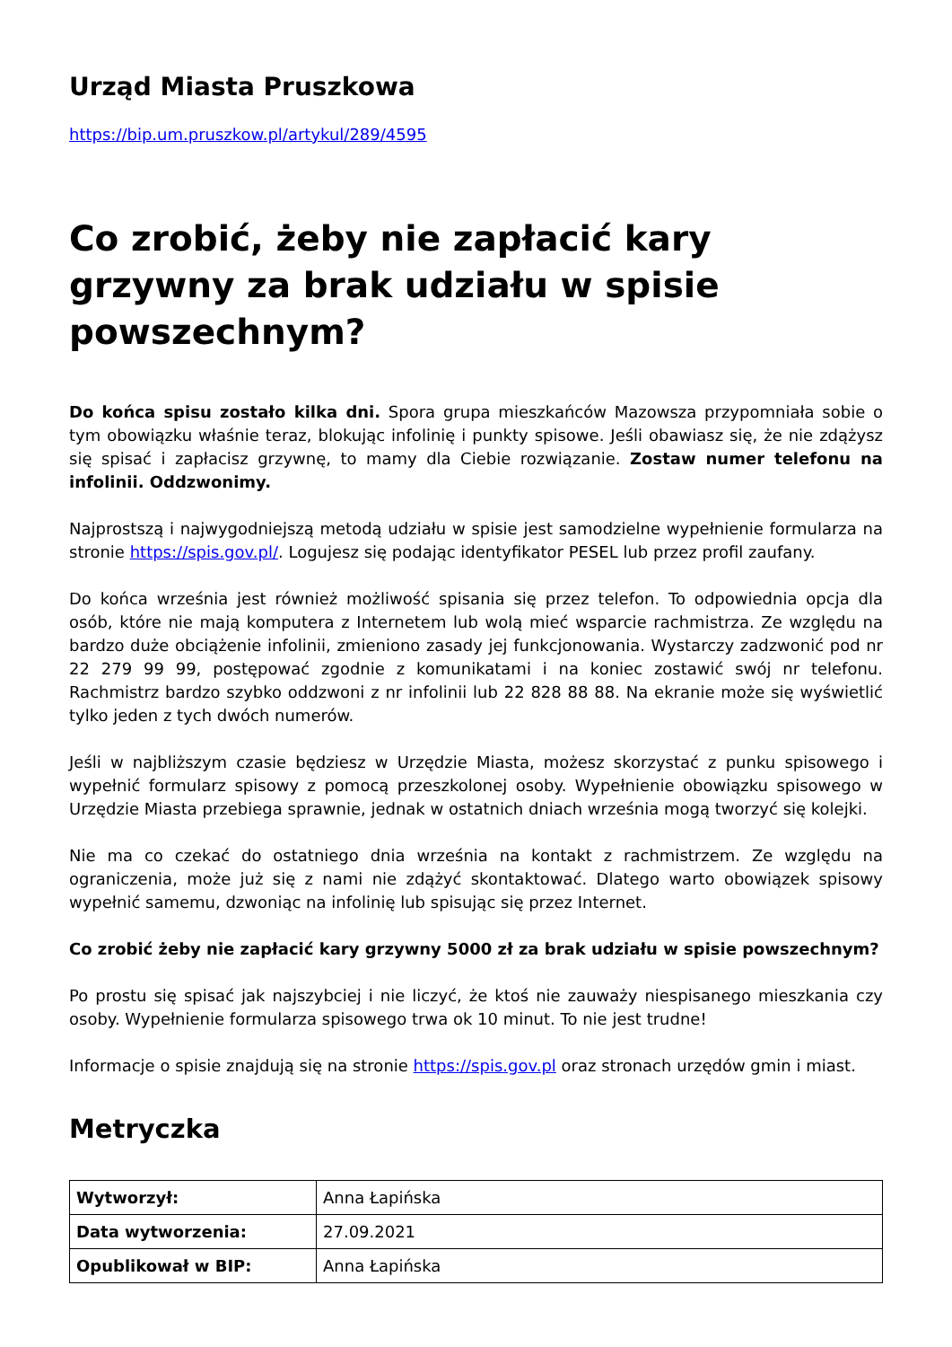Urząd Miasta Pruszkowa
https://bip.um.pruszkow.pl/artykul/289/4595
Co zrobić, żeby nie zapłacić kary grzywny za brak udziału w spisie powszechnym?
Do końca spisu zostało kilka dni. Spora grupa mieszkańców Mazowsza przypomniała sobie o tym obowiązku właśnie teraz, blokując infolinię i punkty spisowe. Jeśli obawiasz się, że nie zdążysz się spisać i zapłacisz grzywnę, to mamy dla Ciebie rozwiązanie. Zostaw numer telefonu na infolinii. Oddzwonimy.
Najprostszą i najwygodniejszą metodą udziału w spisie jest samodzielne wypełnienie formularza na stronie https://spis.gov.pl/. Logujesz się podając identyfikator PESEL lub przez profil zaufany.
Do końca września jest również możliwość spisania się przez telefon. To odpowiednia opcja dla osób, które nie mają komputera z Internetem lub wolą mieć wsparcie rachmistrza. Ze względu na bardzo duże obciążenie infolinii, zmieniono zasady jej funkcjonowania. Wystarczy zadzwonić pod nr 22 279 99 99, postępować zgodnie z komunikatami i na koniec zostawić swój nr telefonu. Rachmistrz bardzo szybko oddzwoni z nr infolinii lub 22 828 88 88. Na ekranie może się wyświetlić tylko jeden z tych dwóch numerów.
Jeśli w najbliższym czasie będziesz w Urzędzie Miasta, możesz skorzystać z punku spisowego i wypełnić formularz spisowy z pomocą przeszkolonej osoby. Wypełnienie obowiązku spisowego w Urzędzie Miasta przebiega sprawnie, jednak w ostatnich dniach września mogą tworzyć się kolejki.
Nie ma co czekać do ostatniego dnia września na kontakt z rachmistrzem. Ze względu na ograniczenia, może już się z nami nie zdążyć skontaktować. Dlatego warto obowiązek spisowy wypełnić samemu, dzwoniąc na infolinię lub spisując się przez Internet.
Co zrobić żeby nie zapłacić kary grzywny 5000 zł za brak udziału w spisie powszechnym?
Po prostu się spisać jak najszybciej i nie liczyć, że ktoś nie zauważy niespisanego mieszkania czy osoby. Wypełnienie formularza spisowego trwa ok 10 minut. To nie jest trudne!
Informacje o spisie znajdują się na stronie https://spis.gov.pl oraz stronach urzędów gmin i miast.
Metryczka
| Wytworzył: | Anna Łapińska |
| Data wytworzenia: | 27.09.2021 |
| Opublikował w BIP: | Anna Łapińska |